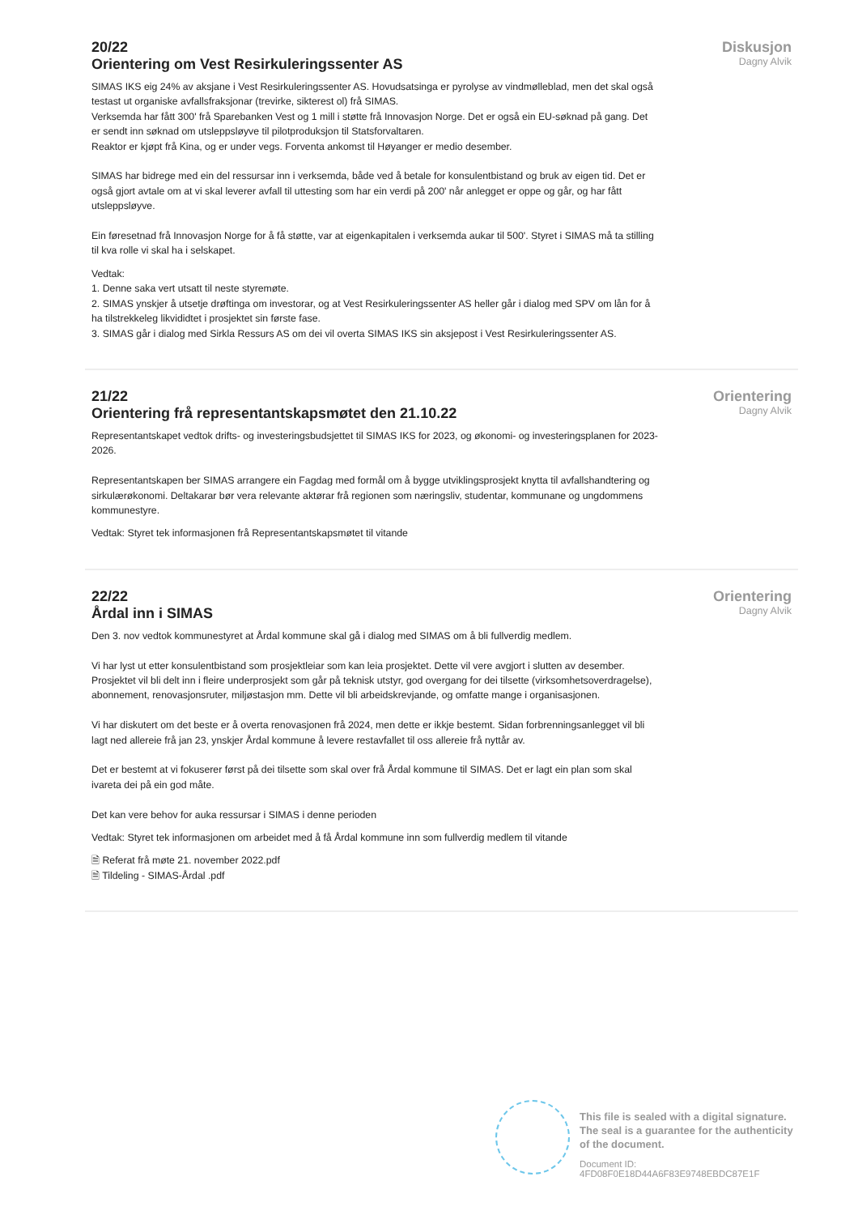20/22
Orientering om Vest Resirkuleringssenter AS
SIMAS IKS eig 24% av aksjane i Vest Resirkuleringssenter AS. Hovudsatsinga er pyrolyse av vindmølleblad, men det skal også testast ut organiske avfallsfraksjonar (trevirke, sikterest ol) frå SIMAS.
Verksemda har fått 300' frå Sparebanken Vest og 1 mill i støtte frå Innovasjon Norge. Det er også ein EU-søknad på gang. Det er sendt inn søknad om utsleppsløyve til pilotproduksjon til Statsforvaltaren.
Reaktor er kjøpt frå Kina, og er under vegs. Forventa ankomst til Høyanger er medio desember.
SIMAS har bidrege med ein del ressursar inn i verksemda, både ved å betale for konsulentbistand og bruk av eigen tid. Det er også gjort avtale om at vi skal leverer avfall til uttesting som har ein verdi på 200' når anlegget er oppe og går, og har fått utsleppsløyve.
Ein føresetnad frå Innovasjon Norge for å få støtte, var at eigenkapitalen i verksemda aukar til 500'. Styret i SIMAS må ta stilling til kva rolle vi skal ha i selskapet.
Vedtak:
1. Denne saka vert utsatt til neste styremøte.
2. SIMAS ynskjer å utsetje drøftinga om investorar, og at Vest Resirkuleringssenter AS heller går i dialog med SPV om lån for å ha tilstrekkeleg likvididtet i prosjektet sin første fase.
3. SIMAS går i dialog med Sirkla Ressurs AS om dei vil overta SIMAS IKS sin aksjepost i Vest Resirkuleringssenter AS.
Diskusjon
Dagny Alvik
21/22
Orientering frå representantskapsmøtet den 21.10.22
Representantskapet vedtok drifts- og investeringsbudsjettet til SIMAS IKS for 2023, og økonomi- og investeringsplanen for 2023-2026.
Representantskapen ber SIMAS arrangere ein Fagdag med formål om å bygge utviklingsprosjekt knytta til avfallshandtering og sirkulærøkonomi. Deltakarar bør vera relevante aktørar frå regionen som næringsliv, studentar, kommunane og ungdommens kommunestyre.
Vedtak: Styret tek informasjonen frå Representantskapsmøtet til vitande
Orientering
Dagny Alvik
22/22
Årdal inn i SIMAS
Den 3. nov vedtok kommunestyret at Årdal kommune skal gå i dialog med SIMAS om å bli fullverdig medlem.
Vi har lyst ut etter konsulentbistand som prosjektleiar som kan leia prosjektet. Dette vil vere avgjort i slutten av desember. Prosjektet vil bli delt inn i fleire underprosjekt som går på teknisk utstyr, god overgang for dei tilsette (virksomhetsoverdragelse), abonnement, renovasjonsruter, miljøstasjon mm. Dette vil bli arbeidskrevjande, og omfatte mange i organisasjonen.
Vi har diskutert om det beste er å overta renovasjonen frå 2024, men dette er ikkje bestemt. Sidan forbrenningsanlegget vil bli lagt ned allereie frå jan 23, ynskjer Årdal kommune å levere restavfallet til oss allereie frå nyttår av.
Det er bestemt at vi fokuserer først på dei tilsette som skal over frå Årdal kommune til SIMAS. Det er lagt ein plan som skal ivareta dei på ein god måte.
Det kan vere behov for auka ressursar i SIMAS i denne perioden
Vedtak: Styret tek informasjonen om arbeidet med å få Årdal kommune inn som fullverdig medlem til vitande
🗎 Referat frå møte 21. november 2022.pdf
🗎 Tildeling - SIMAS-Årdal .pdf
Orientering
Dagny Alvik
This file is sealed with a digital signature.
The seal is a guarantee for the authenticity
of the document.
Document ID:
4FD08F0E18D44A6F83E9748EBDC87E1F